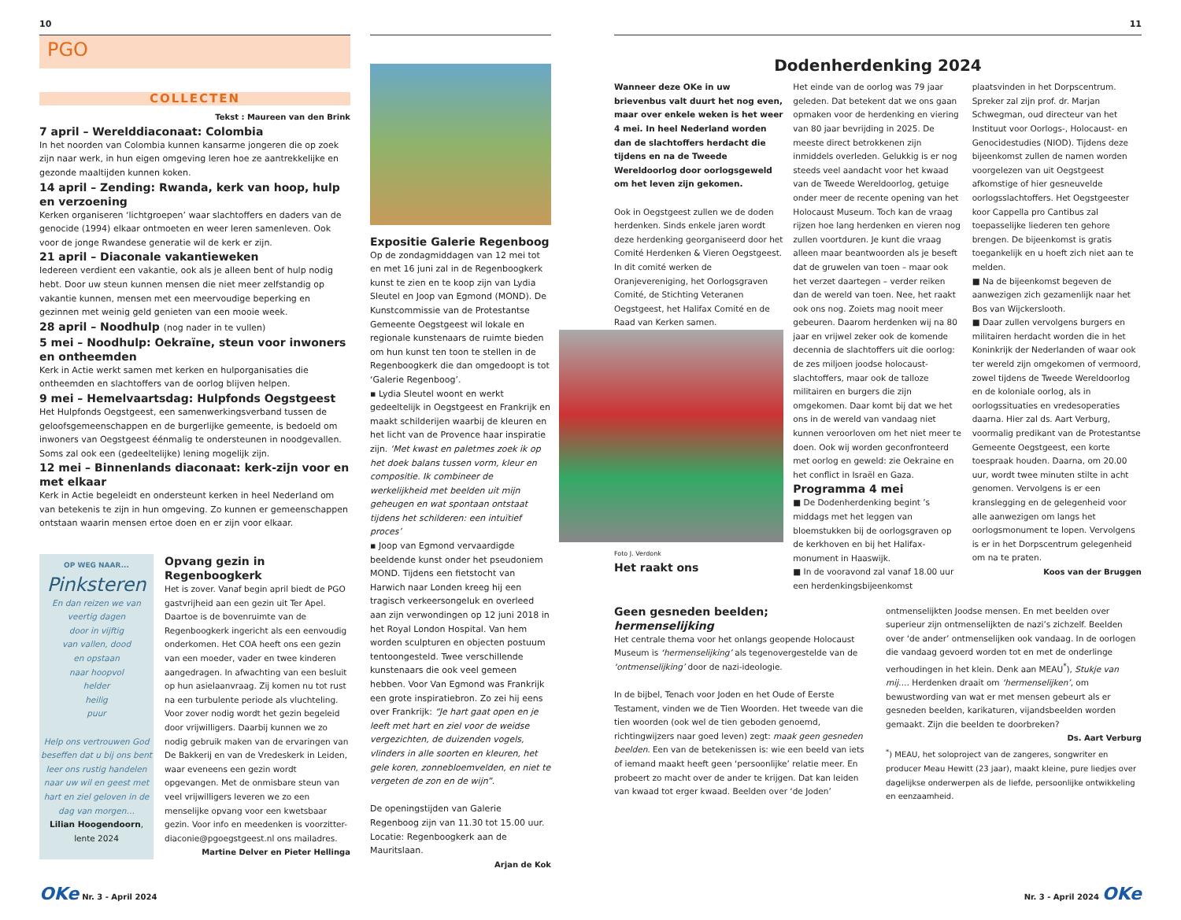10
PGO
COLLECTEN
Tekst : Maureen van den Brink
7 april – Werelddiaconaat: Colombia
In het noorden van Colombia kunnen kansarme jongeren die op zoek zijn naar werk, in hun eigen omgeving leren hoe ze aantrekkelijke en gezonde maaltijden kunnen koken.
14 april – Zending: Rwanda, kerk van hoop, hulp en verzoening
Kerken organiseren ‘lichtgroepen’ waar slachtoffers en daders van de genocide (1994) elkaar ontmoeten en weer leren samenleven. Ook voor de jonge Rwandese generatie wil de kerk er zijn.
21 april – Diaconale vakantieweken
Iedereen verdient een vakantie, ook als je alleen bent of hulp nodig hebt. Door uw steun kunnen mensen die niet meer zelfstandig op vakantie kunnen, mensen met een meervoudige beperking en gezinnen met weinig geld genieten van een mooie week.
28 april – Noodhulp (nog nader in te vullen)
5 mei – Noodhulp: Oekraïne, steun voor inwoners en ontheemden
Kerk in Actie werkt samen met kerken en hulporganisaties die ontheemden en slachtoffers van de oorlog blijven helpen.
9 mei – Hemelvaartsdag: Hulpfonds Oegstgeest
Het Hulpfonds Oegstgeest, een samenwerkingsverband tussen de geloofsgemeenschappen en de burgerlijke gemeente, is bedoeld om inwoners van Oegstgeest éénmalig te ondersteunen in noodgevallen. Soms zal ook een (gedeeltelijke) lening mogelijk zijn.
12 mei – Binnenlands diaconaat: kerk-zijn voor en met elkaar
Kerk in Actie begeleidt en ondersteunt kerken in heel Nederland om van betekenis te zijn in hun omgeving. Zo kunnen er gemeenschappen ontstaan waarin mensen ertoe doen en er zijn voor elkaar.
OP WEG NAAR...
Pinksteren
En dan reizen we van veertig dagen
door in vijftig
van vallen, dood
en opstaan
naar hoopvol
helder
heilig
puur
Help ons vertrouwen God beseffen dat u bij ons bent leer ons rustig handelen naar uw wil en geest met hart en ziel geloven in de dag van morgen…
Lilian Hoogendoorn, lente 2024
Opvang gezin in Regenboogkerk
Het is zover. Vanaf begin april biedt de PGO gastvrijheid aan een gezin uit Ter Apel. Daartoe is de bovenruimte van de Regenboogkerk ingericht als een eenvoudig onderkomen. Het COA heeft ons een gezin van een moeder, vader en twee kinderen aangedragen. In afwachting van een besluit op hun asielaanvraag. Zij komen nu tot rust na een turbulente periode als vluchteling. Voor zover nodig wordt het gezin begeleid door vrijwilligers. Daarbij kunnen we zo nodig gebruik maken van de ervaringen van De Bakkerij en van de Vredeskerk in Leiden, waar eveneens een gezin wordt opgevangen. Met de onmisbare steun van veel vrijwilligers leveren we zo een menselijke opvang voor een kwetsbaar gezin. Voor info en meedenken is voorzitter-diaconie@pgoegstgeest.nl ons mailadres.
Martine Delver en Pieter Hellinga
Expositie Galerie Regenboog
Op de zondagmiddagen van 12 mei tot en met 16 juni zal in de Regenboogkerk kunst te zien en te koop zijn van Lydia Sleutel en Joop van Egmond (MOND). De Kunstcommissie van de Protestantse Gemeente Oegstgeest wil lokale en regionale kunstenaars de ruimte bieden om hun kunst ten toon te stellen in de Regenboogkerk die dan omgedoopt is tot ‘Galerie Regenboog’.
▪ Lydia Sleutel woont en werkt gedeeltelijk in Oegstgeest en Frankrijk en maakt schilderijen waarbij de kleuren en het licht van de Provence haar inspiratie zijn. ‘Met kwast en paletmes zoek ik op het doek balans tussen vorm, kleur en compositie. Ik combineer de werkelijkheid met beelden uit mijn geheugen en wat spontaan ontstaat tijdens het schilderen: een intuïtief proces’
▪ Joop van Egmond vervaardigde beeldende kunst onder het pseudoniem MOND. Tijdens een fietstocht van Harwich naar Londen kreeg hij een tragisch verkeersongeluk en overleed aan zijn verwondingen op 12 juni 2018 in het Royal London Hospital. Van hem worden sculpturen en objecten postuum tentoongesteld. Twee verschillende kunstenaars die ook veel gemeen hebben. Voor Van Egmond was Frankrijk een grote inspiratiebron. Zo zei hij eens over Frankrijk: “Je hart gaat open en je leeft met hart en ziel voor de weidse vergezichten, de duizenden vogels, vlinders in alle soorten en kleuren, het gele koren, zonnebloemvelden, en niet te vergeten de zon en de wijn”.
De openingstijden van Galerie Regenboog zijn van 11.30 tot 15.00 uur. Locatie: Regenboogkerk aan de Mauritslaan.
Arjan de Kok
11
Dodenherdenking 2024
Wanneer deze OKe in uw brievenbus valt duurt het nog even, maar over enkele weken is het weer 4 mei. In heel Nederland worden dan de slachtoffers herdacht die tijdens en na de Tweede Wereldoorlog door oorlogsgeweld om het leven zijn gekomen.
Ook in Oegstgeest zullen we de doden herdenken. Sinds enkele jaren wordt deze herdenking georganiseerd door het Comité Herdenken & Vieren Oegstgeest. In dit comité werken de Oranjevereniging, het Oorlogsgraven Comité, de Stichting Veteranen Oegstgeest, het Halifax Comité en de Raad van Kerken samen.
Foto J. Verdonk
Het raakt ons
Het einde van de oorlog was 79 jaar geleden. Dat betekent dat we ons gaan opmaken voor de herdenking en viering van 80 jaar bevrijding in 2025. De meeste direct betrokkenen zijn inmiddels overleden. Gelukkig is er nog steeds veel aandacht voor het kwaad van de Tweede Wereldoorlog, getuige onder meer de recente opening van het Holocaust Museum. Toch kan de vraag rijzen hoe lang herdenken en vieren nog zullen voortduren. Je kunt die vraag alleen maar beantwoorden als je beseft dat de gruwelen van toen – maar ook het verzet daartegen – verder reiken dan de wereld van toen. Nee, het raakt ook ons nog. Zoiets mag nooit meer gebeuren. Daarom herdenken wij na 80 jaar en vrijwel zeker ook de komende decennia de slachtoffers uit die oorlog: de zes miljoen joodse holocaust-slachtoffers, maar ook de talloze militairen en burgers die zijn omgekomen. Daar komt bij dat we het ons in de wereld van vandaag niet kunnen veroorloven om het niet meer te doen. Ook wij worden geconfronteerd met oorlog en geweld: zie Oekraine en het conflict in Israël en Gaza.
Programma 4 mei
■ De Dodenherdenking begint ’s middags met het leggen van bloemstukken bij de oorlogsgraven op de kerkhoven en bij het Halifax-monument in Haaswijk.
■ In de vooravond zal vanaf 18.00 uur een herdenkingsbijeenkomst plaatsvinden in het Dorpscentrum. Spreker zal zijn prof. dr. Marjan Schwegman, oud directeur van het Instituut voor Oorlogs-, Holocaust- en Genocidestudies (NIOD). Tijdens deze bijeenkomst zullen de namen worden voorgelezen van uit Oegstgeest afkomstige of hier gesneuvelde oorlogsslachtoffers. Het Oegstgeester koor Cappella pro Cantibus zal toepasselijke liederen ten gehore brengen. De bijeenkomst is gratis toegankelijk en u hoeft zich niet aan te melden.
■ Na de bijeenkomst begeven de aanwezigen zich gezamenlijk naar het Bos van Wijckerslooth.
■ Daar zullen vervolgens burgers en militairen herdacht worden die in het Koninkrijk der Nederlanden of waar ook ter wereld zijn omgekomen of vermoord, zowel tijdens de Tweede Wereldoorlog en de koloniale oorlog, als in oorlogssituaties en vredesoperaties daarna. Hier zal ds. Aart Verburg, voormalig predikant van de Protestantse Gemeente Oegstgeest, een korte toespraak houden. Daarna, om 20.00 uur, wordt twee minuten stilte in acht genomen. Vervolgens is er een kranslegging en de gelegenheid voor alle aanwezigen om langs het oorlogsmonument te lopen. Vervolgens is er in het Dorpscentrum gelegenheid om na te praten.
Koos van der Bruggen
Geen gesneden beelden; hermenselijking
Het centrale thema voor het onlangs geopende Holocaust Museum is ‘hermenselijking’ als tegenovergestelde van de ‘ontmenselijking’ door de nazi-ideologie.
In de bijbel, Tenach voor Joden en het Oude of Eerste Testament, vinden we de Tien Woorden. Het tweede van die tien woorden (ook wel de tien geboden genoemd, richtingwijzers naar goed leven) zegt: maak geen gesneden beelden. Een van de betekenissen is: wie een beeld van iets of iemand maakt heeft geen ‘persoonlijke’ relatie meer. En probeert zo macht over de ander te krijgen. Dat kan leiden van kwaad tot erger kwaad. Beelden over ‘de Joden’ ontmenselijkten Joodse mensen. En met beelden over superieur zijn ontmenselijkten de nazi’s zichzelf. Beelden over ‘de ander’ ontmenselijken ook vandaag. In de oorlogen die vandaag gevoerd worden tot en met de onderlinge verhoudingen in het klein. Denk aan MEAU<sup>*</sup>), Stukje van mij…. Herdenken draait om ‘hermenselijken’, om bewustwording van wat er met mensen gebeurt als er gesneden beelden, karikaturen, vijandsbeelden worden gemaakt. Zijn die beelden te doorbreken?
Ds. Aart Verburg
<sup>*</sup>) MEAU, het soloproject van de zangeres, songwriter en producer Meau Hewitt (23 jaar), maakt kleine, pure liedjes over dagelijkse onderwerpen als de liefde, persoonlijke ontwikkeling en eenzaamheid.
OKe Nr. 3 - April 2024 Nr. 3 - April 2024 OKe